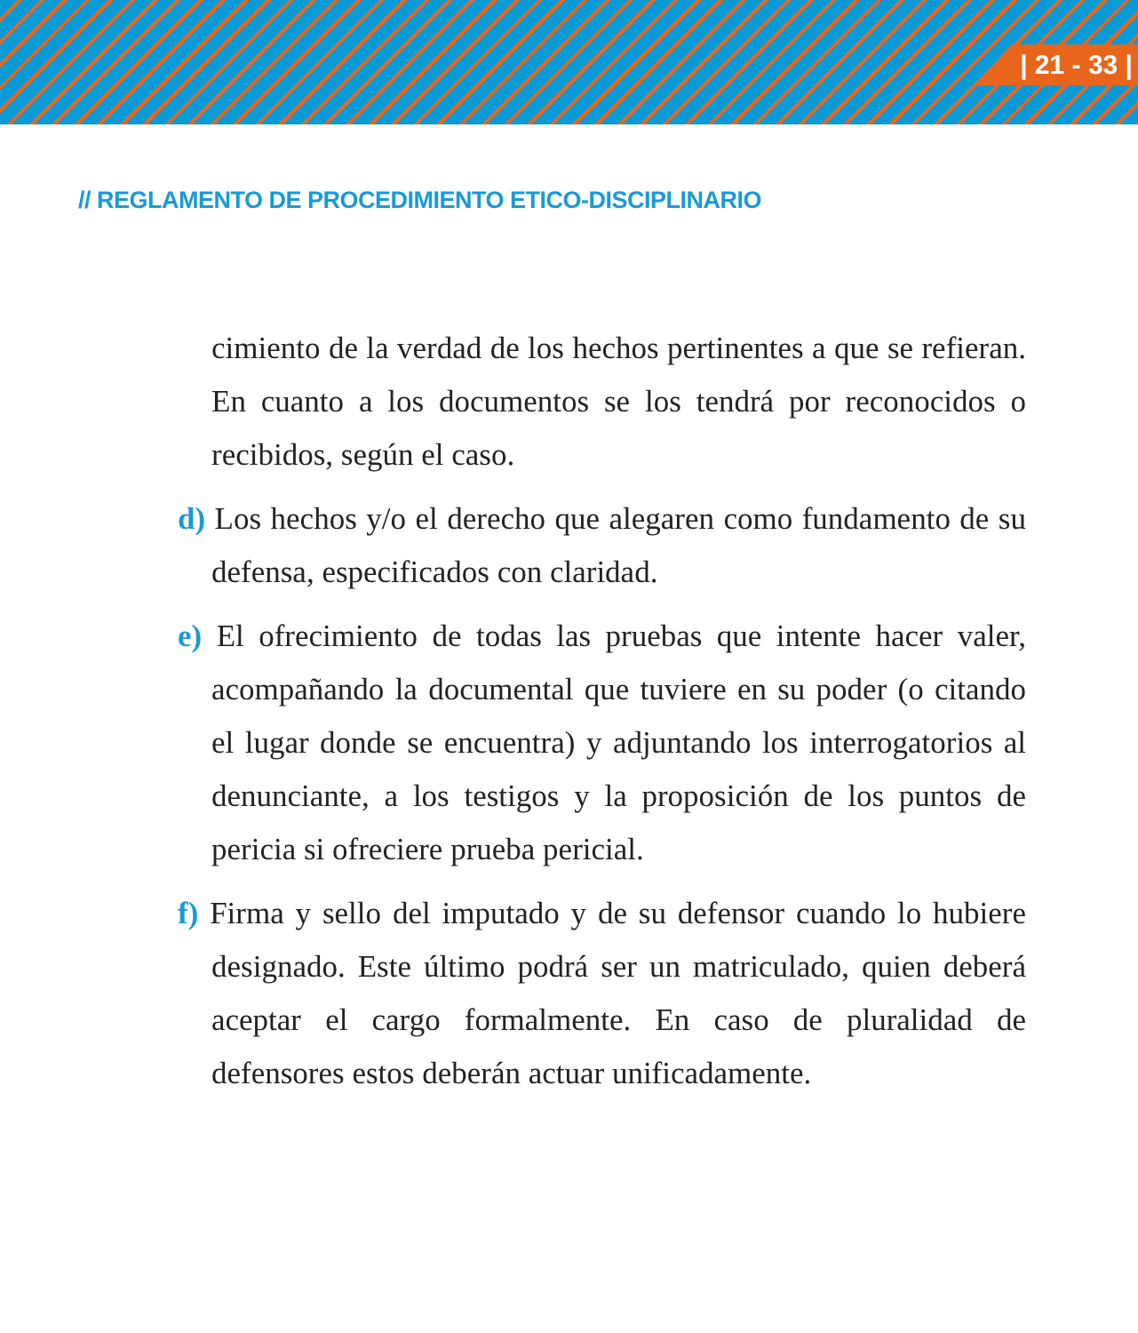| 21 - 33 |
// REGLAMENTO DE PROCEDIMIENTO ETICO-DISCIPLINARIO
cimiento de la verdad de los hechos pertinentes a que se refieran. En cuanto a los documentos se los tendrá por reconocidos o recibidos, según el caso.
d) Los hechos y/o el derecho que alegaren como fundamento de su defensa, especificados con claridad.
e) El ofrecimiento de todas las pruebas que intente hacer valer, acompañando la documental que tuviere en su poder (o citando el lugar donde se encuentra) y adjuntando los interrogatorios al denunciante, a los testigos y la proposición de los puntos de pericia si ofreciere prueba pericial.
f) Firma y sello del imputado y de su defensor cuando lo hubiere designado. Este último podrá ser un matriculado, quien deberá aceptar el cargo formalmente. En caso de pluralidad de defensores estos deberán actuar unificadamente.